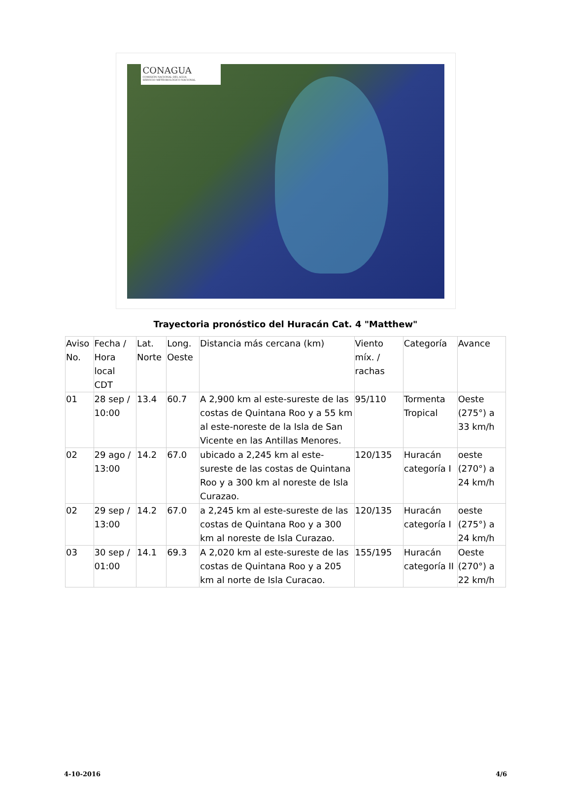CONAGUA
COMISIÓN NACIONAL DEL AGUA
SERVICIO METEOROLÓGICO NACIONAL
Trayectoria pronóstico del Huracán Cat. 4 "Matthew"
| Aviso No. | Fecha / Hora local CDT | Lat. Norte | Long. Oeste | Distancia más cercana (km) | Viento míx. / rachas | Categoría | Avance |
| --- | --- | --- | --- | --- | --- | --- | --- |
| 01 | 28 sep / 10:00 | 13.4 | 60.7 | A 2,900 km al este-sureste de las costas de Quintana Roo y a 55 km al este-noreste de la Isla de San Vicente en las Antillas Menores. | 95/110 | Tormenta Tropical | Oeste (275°) a 33 km/h |
| 02 | 29 ago / 13:00 | 14.2 | 67.0 | ubicado a 2,245 km al este-sureste de las costas de Quintana Roo y a 300 km al noreste de Isla Curazao. | 120/135 | Huracán categoría I | oeste (270°) a 24 km/h |
| 02 | 29 sep / 13:00 | 14.2 | 67.0 | a 2,245 km al este-sureste de las costas de Quintana Roo y a 300 km al noreste de Isla Curazao. | 120/135 | Huracán categoría I | oeste (275°) a 24 km/h |
| 03 | 30 sep / 01:00 | 14.1 | 69.3 | A 2,020 km al este-sureste de las costas de Quintana Roo y a 205 km al norte de Isla Curacao. | 155/195 | Huracán categoría II | Oeste (270°) a 22 km/h |
4-10-2016 4/6